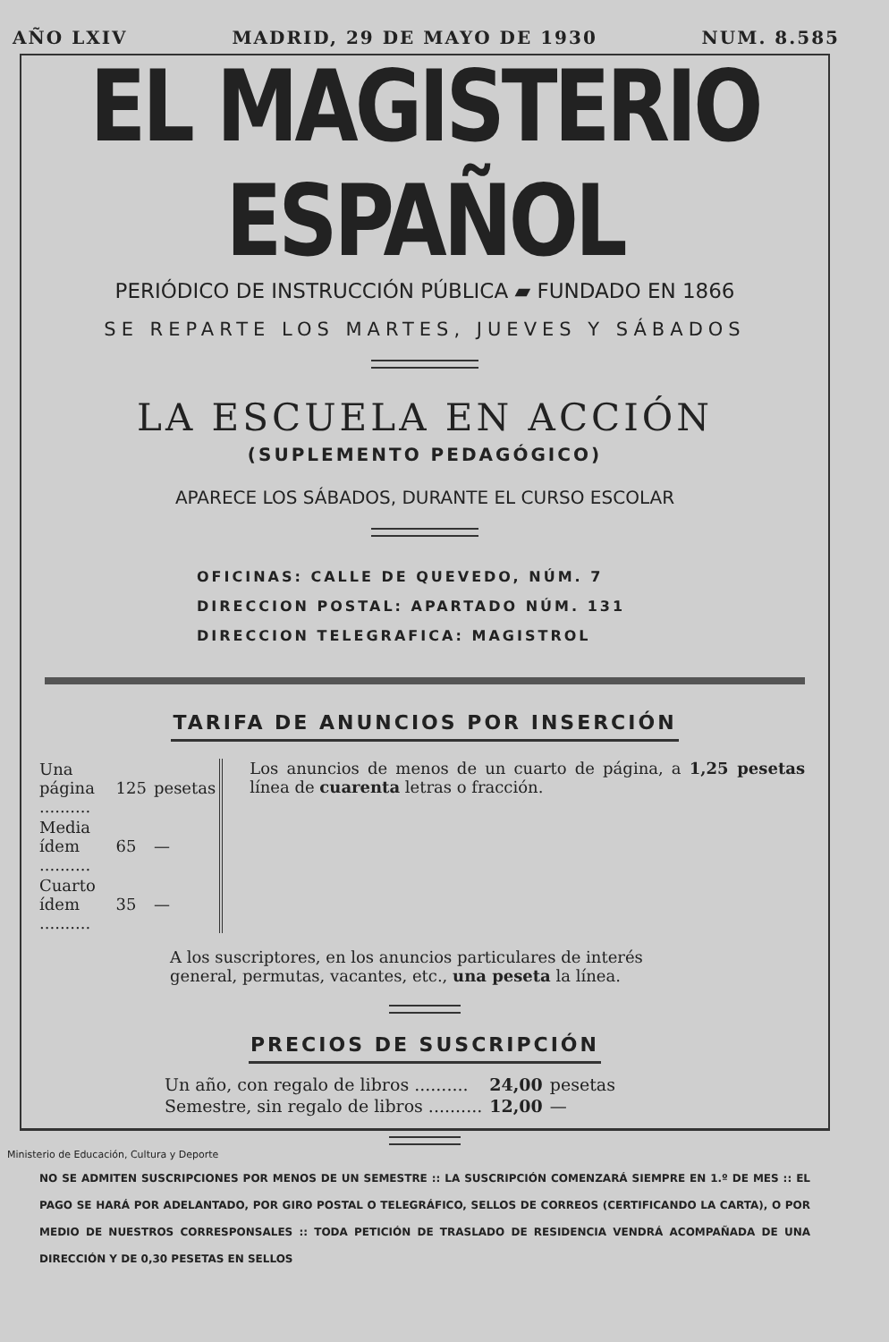AÑO LXIV MADRID, 29 DE MAYO DE 1930 NUM. 8.585
EL MAGISTERIO ESPAÑOL
PERIÓDICO DE INSTRUCCIÓN PÚBLICA ▰ FUNDADO EN 1866
SE REPARTE LOS MARTES, JUEVES Y SÁBADOS
LA ESCUELA EN ACCIÓN
(SUPLEMENTO PEDAGÓGICO)
APARECE LOS SÁBADOS, DURANTE EL CURSO ESCOLAR
OFICINAS: CALLE DE QUEVEDO, NÚM. 7
DIRECCION POSTAL: APARTADO NÚM. 131
DIRECCION TELEGRAFICA: MAGISTROL
TARIFA DE ANUNCIOS POR INSERCIÓN
| Una página .......... | 125 | pesetas |
| Media ídem .......... | 65 | — |
| Cuarto ídem .......... | 35 | — |
Los anuncios de menos de un cuarto de página, a 1,25 pesetas línea de cuarenta letras o fracción.
A los suscriptores, en los anuncios particulares de interés general, permutas, vacantes, etc., una peseta la línea.
PRECIOS DE SUSCRIPCIÓN
| Un año, con regalo de libros .......... | 24,00 | pesetas |
| Semestre, sin regalo de libros .......... | 12,00 | — |
NO SE ADMITEN SUSCRIPCIONES POR MENOS DE UN SEMESTRE :: LA SUSCRIPCIÓN COMENZARÁ SIEMPRE EN 1.º DE MES :: EL PAGO SE HARÁ POR ADELANTADO, POR GIRO POSTAL O TELEGRÁFICO, SELLOS DE CORREOS (CERTIFICANDO LA CARTA), O POR MEDIO DE NUESTROS CORRESPONSALES :: TODA PETICIÓN DE TRASLADO DE RESIDENCIA VENDRÁ ACOMPAÑADA DE UNA DIRECCIÓN Y DE 0,30 PESETAS EN SELLOS
Ministerio de Educación, Cultura y Deporte